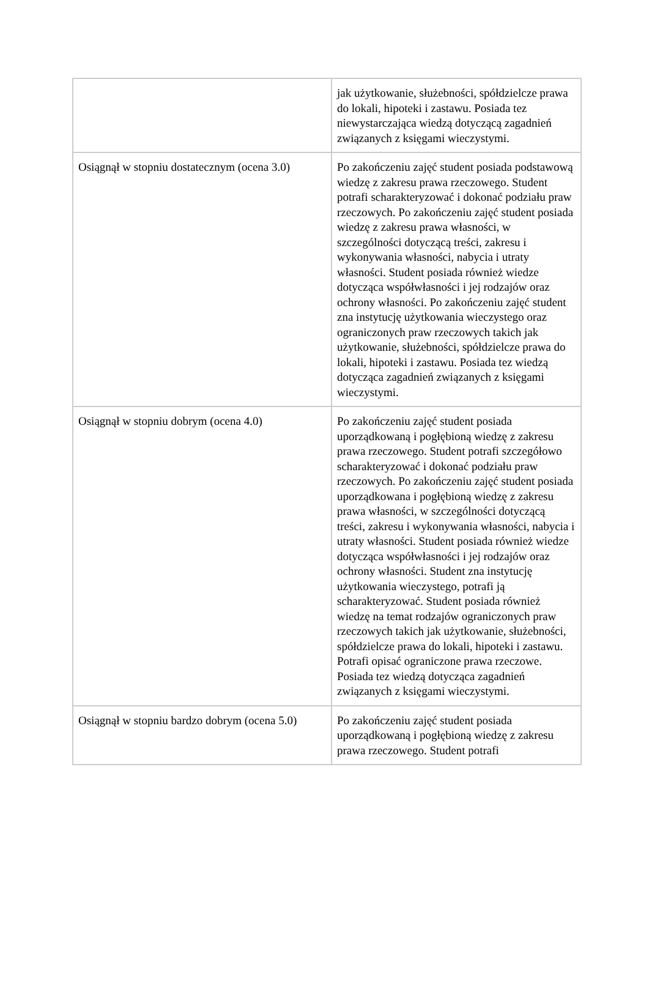| | jak użytkowanie, służebności, spółdzielcze prawa do lokali, hipoteki i zastawu. Posiada tez niewystarczająca wiedzą dotyczącą zagadnień związanych z księgami wieczystymi. |
| Osiągnął w stopniu dostatecznym (ocena 3.0) | Po zakończeniu zajęć student posiada podstawową wiedzę z zakresu prawa rzeczowego. Student potrafi scharakteryzować i dokonać podziału praw rzeczowych. Po zakończeniu zajęć student posiada wiedzę z zakresu prawa własności, w szczególności dotyczącą treści, zakresu i wykonywania własności, nabycia i utraty własności. Student posiada również wiedze dotycząca współwłasności i jej rodzajów oraz ochrony własności. Po zakończeniu zajęć student zna instytucję użytkowania wieczystego oraz ograniczonych praw rzeczowych takich jak użytkowanie, służebności, spółdzielcze prawa do lokali, hipoteki i zastawu. Posiada tez wiedzą dotycząca zagadnień związanych z księgami wieczystymi. |
| Osiągnął w stopniu dobrym (ocena 4.0) | Po zakończeniu zajęć student posiada uporządkowaną i pogłębioną wiedzę z zakresu prawa rzeczowego. Student potrafi szczegółowo scharakteryzować i dokonać podziału praw rzeczowych. Po zakończeniu zajęć student posiada uporządkowana i pogłębioną wiedzę z zakresu prawa własności, w szczególności dotyczącą treści, zakresu i wykonywania własności, nabycia i utraty własności. Student posiada również wiedze dotycząca współwłasności i jej rodzajów oraz ochrony własności. Student zna instytucję użytkowania wieczystego, potrafi ją scharakteryzować. Student posiada również wiedzę na temat rodzajów ograniczonych praw rzeczowych takich jak użytkowanie, służebności, spółdzielcze prawa do lokali, hipoteki i zastawu. Potrafi opisać ograniczone prawa rzeczowe. Posiada tez wiedzą dotycząca zagadnień związanych z księgami wieczystymi. |
| Osiągnął w stopniu bardzo dobrym (ocena 5.0) | Po zakończeniu zajęć student posiada uporządkowaną i pogłębioną wiedzę z zakresu prawa rzeczowego. Student potrafi |